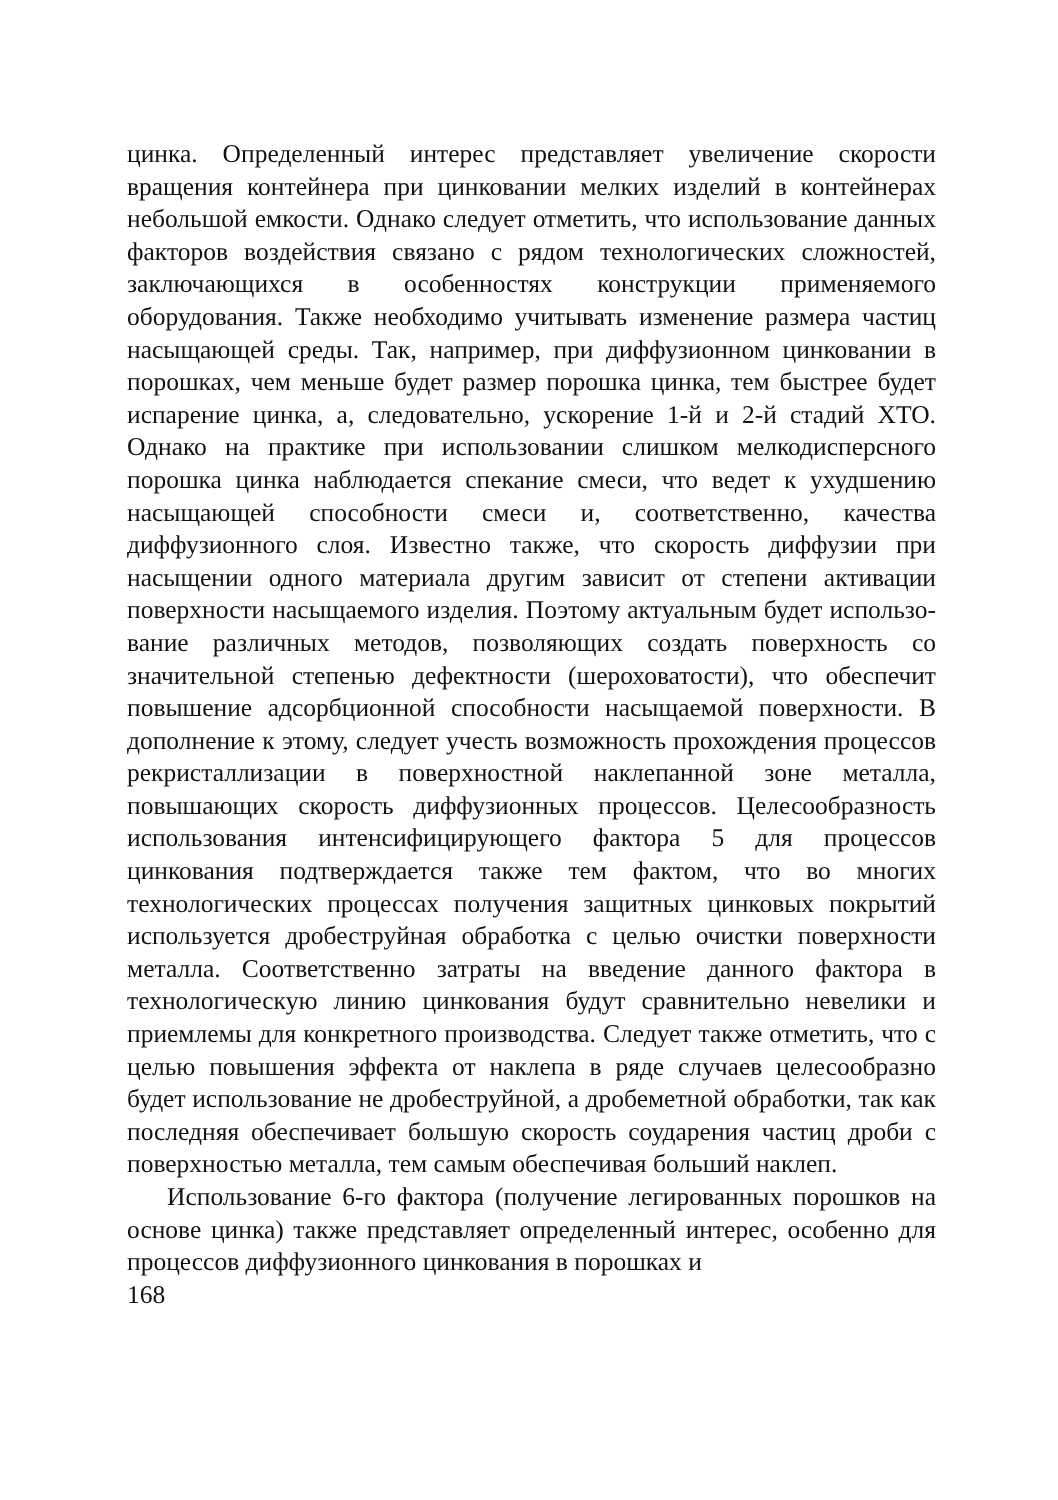цинка. Определенный интерес представляет увеличение скорости вращения контейнера при цинковании мелких изделий в контей­нерах небольшой емкости. Однако следует отметить, что исполь­зование данных факторов воздействия связано с рядом техноло­гических сложностей, заключающихся в особенностях конструкции применяемого оборудования. Также необходимо учитывать изменение размера частиц насыщающей среды. Так, например, при диффузионном цинковании в порошках, чем меньше будет размер порошка цинка, тем быстрее будет испарение цинка, а, следова­тельно, ускорение 1-й и 2-й стадий ХТО. Однако на практике при использовании слишком мелкодисперсного порошка цинка наблю­дается спекание смеси, что ведет к ухудшению насыщающей способности смеси и, соответственно, качества диффузионного слоя. Известно также, что скорость диффузии при насыщении одного материала другим зависит от степени активации поверх­ности насыщаемого изделия. Поэтому актуальным будет использо­вание различных методов, позволяющих создать поверхность со значительной степенью дефектности (шероховатости), что обеспечит повышение адсорбционной способности насыщаемой поверхности. В дополнение к этому, следует учесть возможность прохождения процессов рекристаллизации в поверхностной накле­панной зоне металла, повышающих скорость диффузионных про­цессов. Целесообразность использования интенсифицирующего фактора 5 для процессов цинкования подтверждается также тем фактом, что во многих технологических процессах получения защитных цинковых покрытий используется дробеструйная обра­ботка с целью очистки поверхности металла. Соответственно затраты на введение данного фактора в технологическую линию цинкования будут сравнительно невелики и приемлемы для конкретного производства. Следует также отметить, что с целью повышения эффекта от наклепа в ряде случаев целесообразно будет использование не дробеструйной, а дробеметной обработки, так как последняя обеспечивает большую скорость соударения частиц дроби с поверхностью металла, тем самым обеспечивая больший наклеп.
Использование 6-го фактора (получение легированных порошков на основе цинка) также представляет определенный интерес, особенно для процессов диффузионного цинкования в порошках и
168